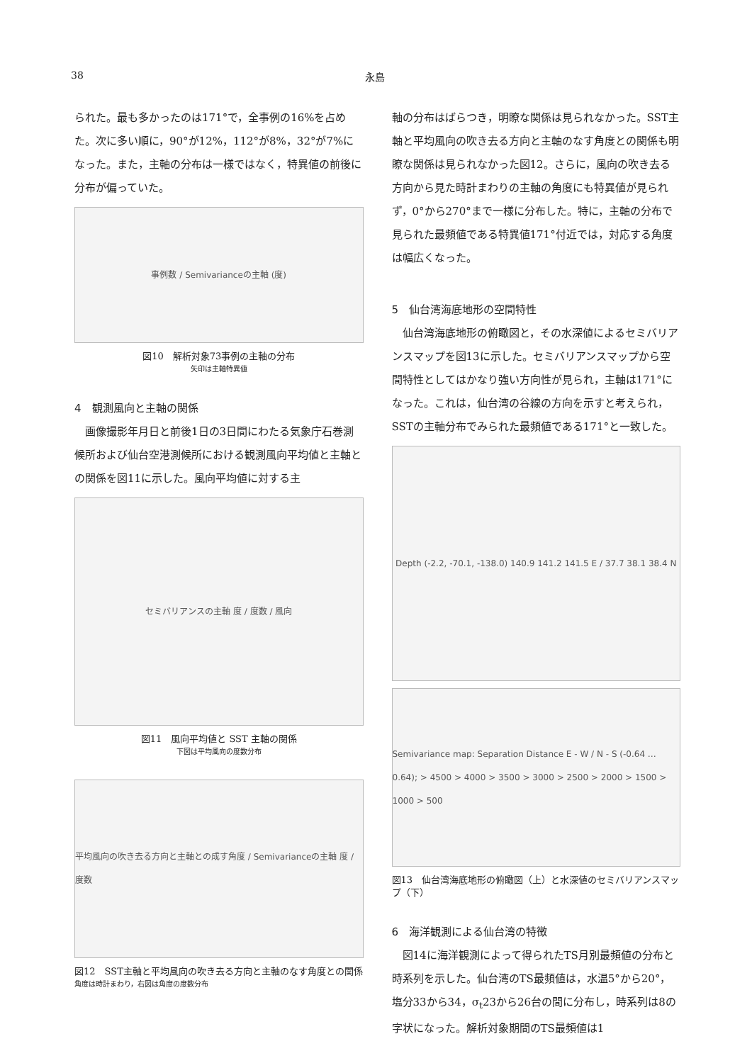38 永島
られた。最も多かったのは171°で，全事例の16%を占めた。次に多い順に，90°が12%，112°が8%，32°が7%になった。また，主軸の分布は一様ではなく，特異値の前後に分布が偏っていた。
事例数 / Semivarianceの主軸 (度)
図10　解析対象73事例の主軸の分布
矢印は主軸特異値
4　観測風向と主軸の関係
　画像撮影年月日と前後1日の3日間にわたる気象庁石巻測候所および仙台空港測候所における観測風向平均値と主軸との関係を図11に示した。風向平均値に対する主
セミバリアンスの主軸 度 / 度数 / 風向
図11　風向平均値と SST 主軸の関係
下図は平均風向の度数分布
平均風向の吹き去る方向と主軸との成す角度 / Semivarianceの主軸 度 / 度数
図12　SST主軸と平均風向の吹き去る方向と主軸のなす角度との関係
角度は時計まわり，右図は角度の度数分布
軸の分布はばらつき，明瞭な関係は見られなかった。SST主軸と平均風向の吹き去る方向と主軸のなす角度との関係も明瞭な関係は見られなかった図12。さらに，風向の吹き去る方向から見た時計まわりの主軸の角度にも特異値が見られず，0°から270°まで一様に分布した。特に，主軸の分布で見られた最頻値である特異値171°付近では，対応する角度は幅広くなった。
5　仙台湾海底地形の空間特性
　仙台湾海底地形の俯瞰図と，その水深値によるセミバリアンスマップを図13に示した。セミバリアンスマップから空間特性としてはかなり強い方向性が見られ，主軸は171°になった。これは，仙台湾の谷線の方向を示すと考えられ，SSTの主軸分布でみられた最頻値である171°と一致した。
Depth (-2.2, -70.1, -138.0) 140.9 141.2 141.5 E / 37.7 38.1 38.4 N
Semivariance map: Separation Distance E - W / N - S (-0.64 … 0.64); > 4500 > 4000 > 3500 > 3000 > 2500 > 2000 > 1500 > 1000 > 500
図13　仙台湾海底地形の俯瞰図（上）と水深値のセミバリアンスマップ（下）
6　海洋観測による仙台湾の特徴
　図14に海洋観測によって得られたTS月別最頻値の分布と時系列を示した。仙台湾のTS最頻値は，水温5°から20°，塩分33から34，σ<sub>t</sub>23から26台の間に分布し，時系列は8の字状になった。解析対象期間のTS最頻値は1